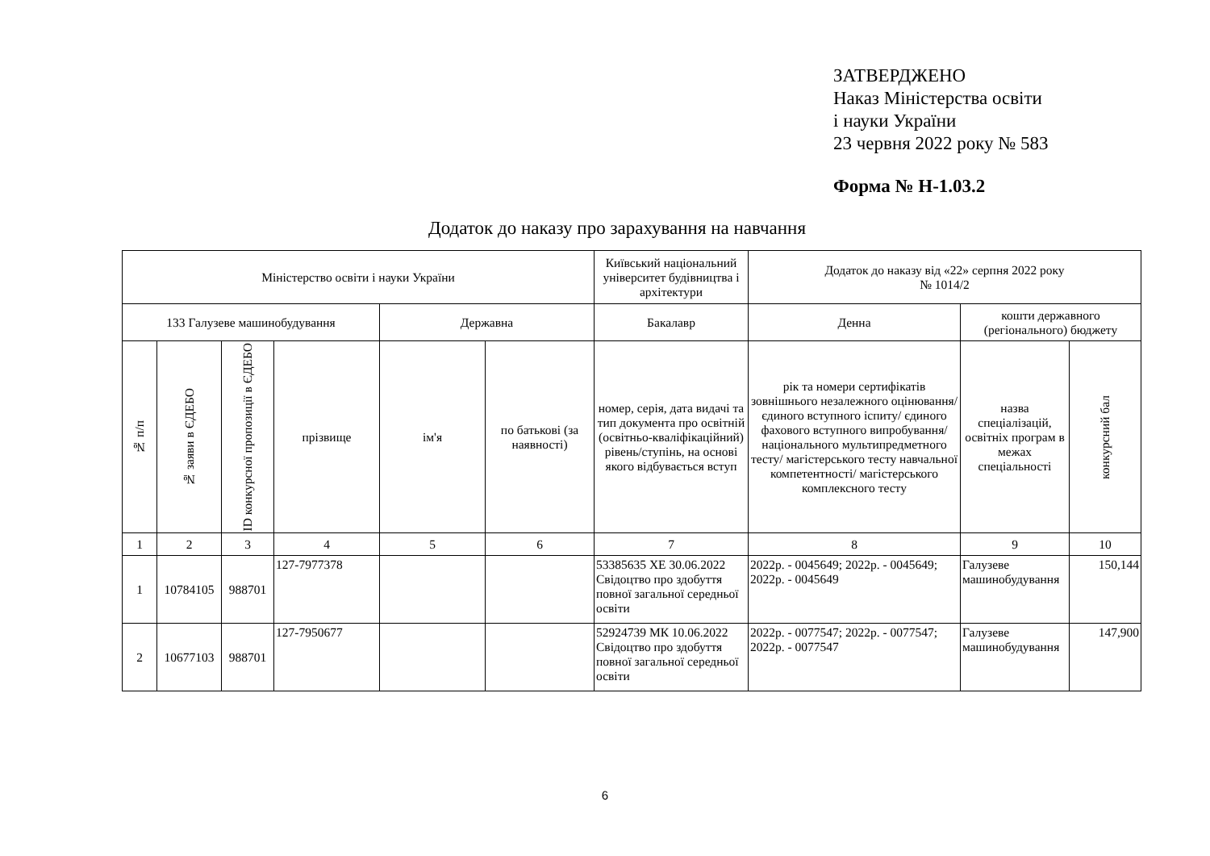ЗАТВЕРДЖЕНО
Наказ Міністерства освіти
і науки України
23 червня 2022 року № 583
Форма № Н-1.03.2
Додаток до наказу про зарахування на навчання
| Міністерство освіти і науки України | | | | | | Київський національний університет будівництва і архітектури | Додаток до наказу від «22» серпня 2022 року № 1014/2 | | |
| 133 Галузеве машинобудування | | | | Державна | | Бакалавр | Денна | кошти державного (регіонального) бюджету | |
| № п/п | № заяви в ЄДЕБО | ID конкурсної пропозиції в ЄДЕБО | прізвище | ім'я | по батькові (за наявності) | номер, серія, дата видачі та тип документа про освітній (освітньо-кваліфікаційний) рівень/ступінь, на основі якого відбувається вступ | рік та номери сертифікатів зовнішнього незалежного оцінювання/ єдиного вступного іспиту/ єдиного фахового вступного випробування/ національного мультипредметного тесту/ магістерського тесту навчальної компетентності/ магістерського комплексного тесту | назва спеціалізацій, освітніх програм в межах спеціальності | конкурсний бал |
| 1 | 2 | 3 | 4 | 5 | 6 | 7 | 8 | 9 | 10 |
| 1 | 10784105 | 988701 | 127-7977378 | | | 53385635 ХЕ 30.06.2022 Свідоцтво про здобуття повної загальної середньої освіти | 2022р. - 0045649; 2022р. - 0045649; 2022р. - 0045649 | Галузеве машинобудування | 150,144 |
| 2 | 10677103 | 988701 | 127-7950677 | | | 52924739 МК 10.06.2022 Свідоцтво про здобуття повної загальної середньої освіти | 2022р. - 0077547; 2022р. - 0077547; 2022р. - 0077547 | Галузеве машинобудування | 147,900 |
6